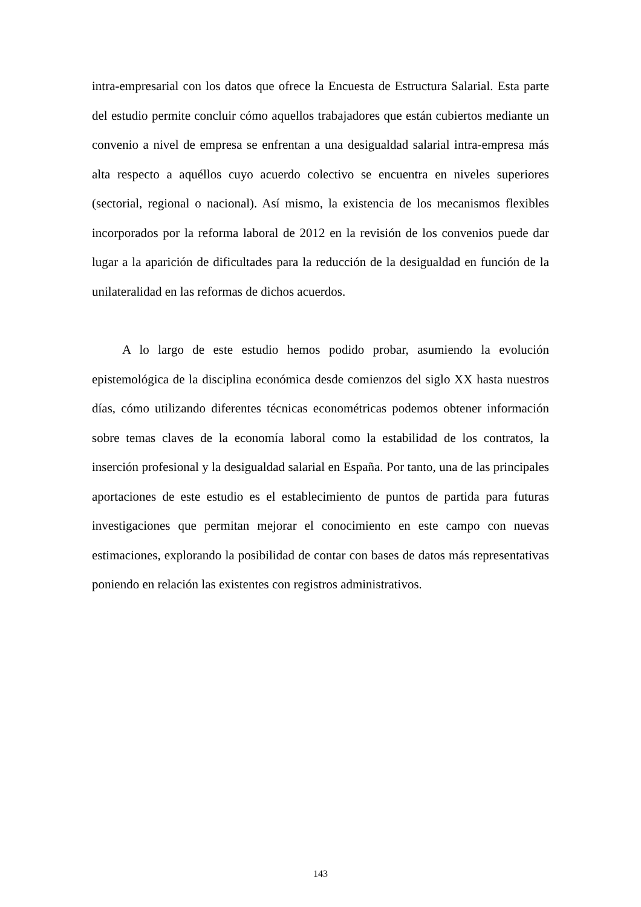intra-empresarial con los datos que ofrece la Encuesta de Estructura Salarial. Esta parte del estudio permite concluir cómo aquellos trabajadores que están cubiertos mediante un convenio a nivel de empresa se enfrentan a una desigualdad salarial intra-empresa más alta respecto a aquéllos cuyo acuerdo colectivo se encuentra en niveles superiores (sectorial, regional o nacional). Así mismo, la existencia de los mecanismos flexibles incorporados por la reforma laboral de 2012 en la revisión de los convenios puede dar lugar a la aparición de dificultades para la reducción de la desigualdad en función de la unilateralidad en las reformas de dichos acuerdos.
A lo largo de este estudio hemos podido probar, asumiendo la evolución epistemológica de la disciplina económica desde comienzos del siglo XX hasta nuestros días, cómo utilizando diferentes técnicas econométricas podemos obtener información sobre temas claves de la economía laboral como la estabilidad de los contratos, la inserción profesional y la desigualdad salarial en España. Por tanto, una de las principales aportaciones de este estudio es el establecimiento de puntos de partida para futuras investigaciones que permitan mejorar el conocimiento en este campo con nuevas estimaciones, explorando la posibilidad de contar con bases de datos más representativas poniendo en relación las existentes con registros administrativos.
143